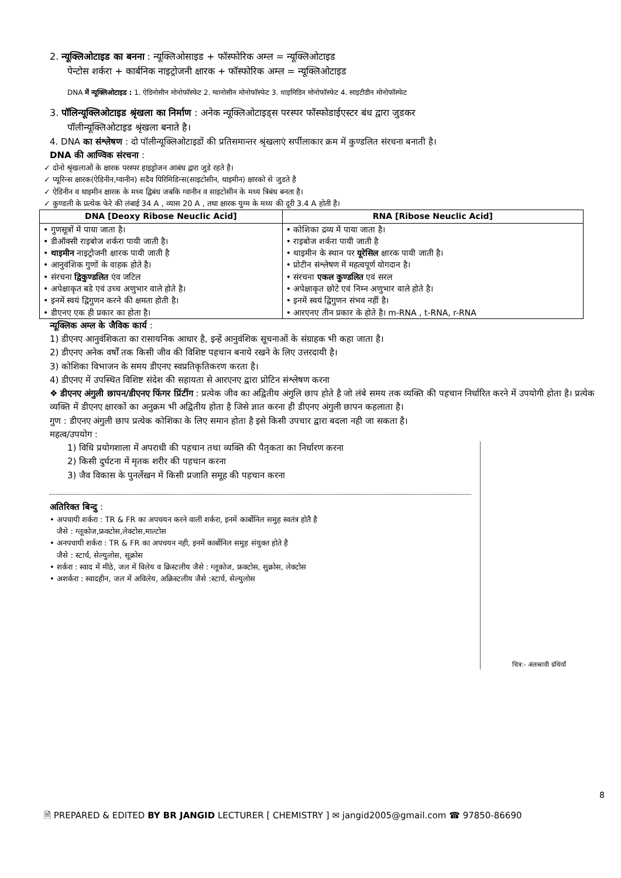2. न्यूक्लिओटाइड का बनना : न्यूक्लिओसाइड + फॉस्फोरिक अम्ल = न्यूक्लिओटाइड
पेन्टोस शर्करा + कार्बनिक नाइट्रोजनी क्षारक + फॉस्फोरिक अम्ल = न्यूक्लिओटाइड
DNA में न्यूक्लिओटाइड : 1. ऐडिनोसीन मोनोफॉस्फेट 2. ग्वानोसीन मोनोफॉस्फेट 3. थाइमिडिन मोनोफॉस्फेट 4. साइटीडीन मोनोफॉस्फेट
3. पॉलिन्यूक्लिओटाइड श्रृंखला का निर्माण : अनेक न्यूक्लिओटाइड्स परस्पर फॉस्फोडाईएस्टर बंध द्वारा जुडकर
पॉलीन्यूक्लिओटाइड श्रृंखला बनाते है।
4. DNA का संश्लेषण : दो पॉलीन्यूक्लिओटाइडों की प्रतिसमान्तर श्रृंखलाएं सर्पीलाकार क्रम में कुण्डलित संरचना बनाती है।
DNA की आण्विक संरचना :
✓ दोनो श्रृंखलाओं के क्षारक परस्पर हाइड्रोजन आबंध द्वारा जुडे रहते है।
✓ प्यूरिन्स क्षारक(ऐडिनीन,ग्वानीन) सदैव पिरिमिडिन्स(साइटोसीन, थाइमीन) क्षारको से जुडते है
✓ ऐडिनीन व थाइमीन क्षारक के मध्य द्विबंध जबकि ग्वानीन व साइटोसीन के मध्य त्रिबंध बनता है।
✓ कुण्डली के प्रत्येक फेरे की लंबाई 34 A , व्यास 20 A , तथा क्षारक युग्म के मध्य की दूरी 3.4 A होती है।
| DNA [Deoxy Ribose Neuclic Acid] | RNA [Ribose Neuclic Acid] |
| --- | --- |
| • गुणसूत्रों में पाया जाता है। • डीऑक्सी राइबोज शर्करा पायी जाती है। • थाइमीन नाइट्रोजनी क्षारक पायी जाती है • आनुवंशिक गुणों के वाहक होते है। • संरचना द्विकुण्डलित एंव जटिल • अपेक्षाकृत बडे एवं उच्च अणुभार वाले होते है। • इनमें स्वयं द्विगुणन करने की क्षमता होती है। • डीएनए एक ही प्रकार का होता है। | • कोशिका द्रव्य में पाया जाता है। • राइबोज शर्करा पायी जाती है • थाइमीन के स्थान पर यूरेसिल क्षारक पायी जाती है। • प्रोटीन संश्लेषण में महत्वपूर्ण योगदान है। • संरचना एकल कुण्डलित एवं सरल • अपेक्षाकृत छोटे एवं निम्न अणुभार वाले होते है। • इनमें स्वयं द्विगुणन संभव नहीं है। • आरएनए तीन प्रकार के होते है। m-RNA , t-RNA, r-RNA |
न्यूक्लिक अम्ल के जैविक कार्य :
1) डीएनए आनुवंशिकता का रासायनिक आधार है, इन्हें आनुवंशिक सूचनाओं के संग्राहक भी कहा जाता है।
2) डीएनए अनेक वर्षों तक किसी जीव की विशिष्ट पहचान बनाये रखने के लिए उत्तरदायी है।
3) कोशिका विभाजन के समय डीएनए स्वप्रतिकृतिकरण करता है।
4) डीएनए में उपस्थित विशिष्ट संदेश की सहायता से आरएनए द्वारा प्रोटिन संश्लेषण करना
❖ डीएनए अंगुली छापन/डीएनए फिंगर प्रिंटींग : प्रत्येक जीव का अद्वितीय अंगुलि छाप होते है जो लंबे समय तक व्यक्ति की पहचान निर्धारित करने में उपयोगी होता है। प्रत्येक व्यक्ति में डीएनए क्षारकों का अनुक्रम भी अद्वितीय होता है जिसे ज्ञात करना ही डीएनए अंगुली छापन कहलाता है।
गुण : डीएनए अंगुली छाप प्रत्येक कोशिका के लिए समान होता है इसे किसी उपचार द्वारा बदला नही जा सकता है।
महत्व/उपयोग :
चित्र:- अंतःस्रावी ग्रंथियाँ
1) विधि प्रयोगशाला में अपराधी की पहचान तथा व्यक्ति की पैतृकता का निर्धारण करना
2) किसी दुर्घटना में मृतक शरीर की पहचान करना
3) जैव विकास के पुनर्लेखन में किसी प्रजाति समूह की पहचान करना
अतिरिक्त बिन्दु :
• अपचायी शर्करा : TR & FR का अपचयन करने वाली शर्करा, इनमें कार्बोनिल समुह स्वतंत्र होतै है
जैसे : ग्लूकोज,फ्रक्टोस,लेक्टोस,माल्टोस
• अनपचायी शर्करा : TR & FR का अपचयन नही, इनमें कार्बोनिल समुह संयुक्त होते है
जैसे : स्टार्च, सेल्युलोस, सूक्रोस
• शर्करा : स्वाद में मीठे, जल में विलेय व क्रिस्टलीय जैसे : ग्लूकोज, फ्रक्टोस, सुक्रोस, लेक्टोस
• अशर्करा : स्वादहीन, जल में अविलेय, अक्रिस्टलीय जैसे :स्टार्च, सेल्युलोस
8
🗎 PREPARED & EDITED BY BR JANGID LECTURER [ CHEMISTRY ] ✉ jangid2005@gmail.com ☎ 97850-86690